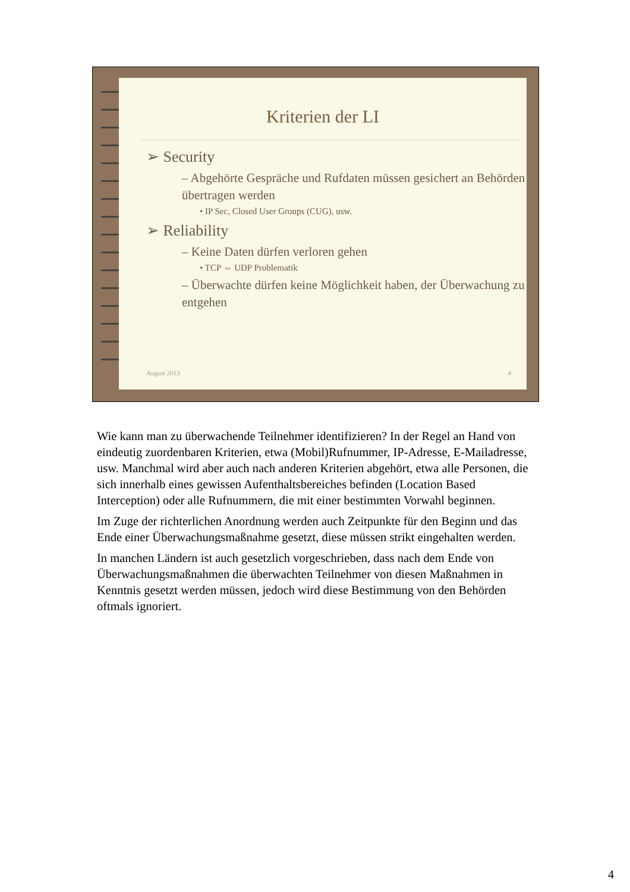Kriterien der LI
➢ Security
– Abgehörte Gespräche und Rufdaten müssen gesichert an Behörden übertragen werden
• IP Sec, Closed User Groups (CUG), usw.
➢ Reliability
– Keine Daten dürfen verloren gehen
• TCP ⇔ UDP Problematik
– Überwachte dürfen keine Möglichkeit haben, der Überwachung zu entgehen
August 2013 4
Wie kann man zu überwachende Teilnehmer identifizieren? In der Regel an Hand von eindeutig zuordenbaren Kriterien, etwa (Mobil)Rufnummer, IP-Adresse, E-Mailadresse, usw. Manchmal wird aber auch nach anderen Kriterien abgehört, etwa alle Personen, die sich innerhalb eines gewissen Aufenthaltsbereiches befinden (Location Based Interception) oder alle Rufnummern, die mit einer bestimmten Vorwahl beginnen.
Im Zuge der richterlichen Anordnung werden auch Zeitpunkte für den Beginn und das Ende einer Überwachungsmaßnahme gesetzt, diese müssen strikt eingehalten werden.
In manchen Ländern ist auch gesetzlich vorgeschrieben, dass nach dem Ende von Überwachungsmaßnahmen die überwachten Teilnehmer von diesen Maßnahmen in Kenntnis gesetzt werden müssen, jedoch wird diese Bestimmung von den Behörden oftmals ignoriert.
4